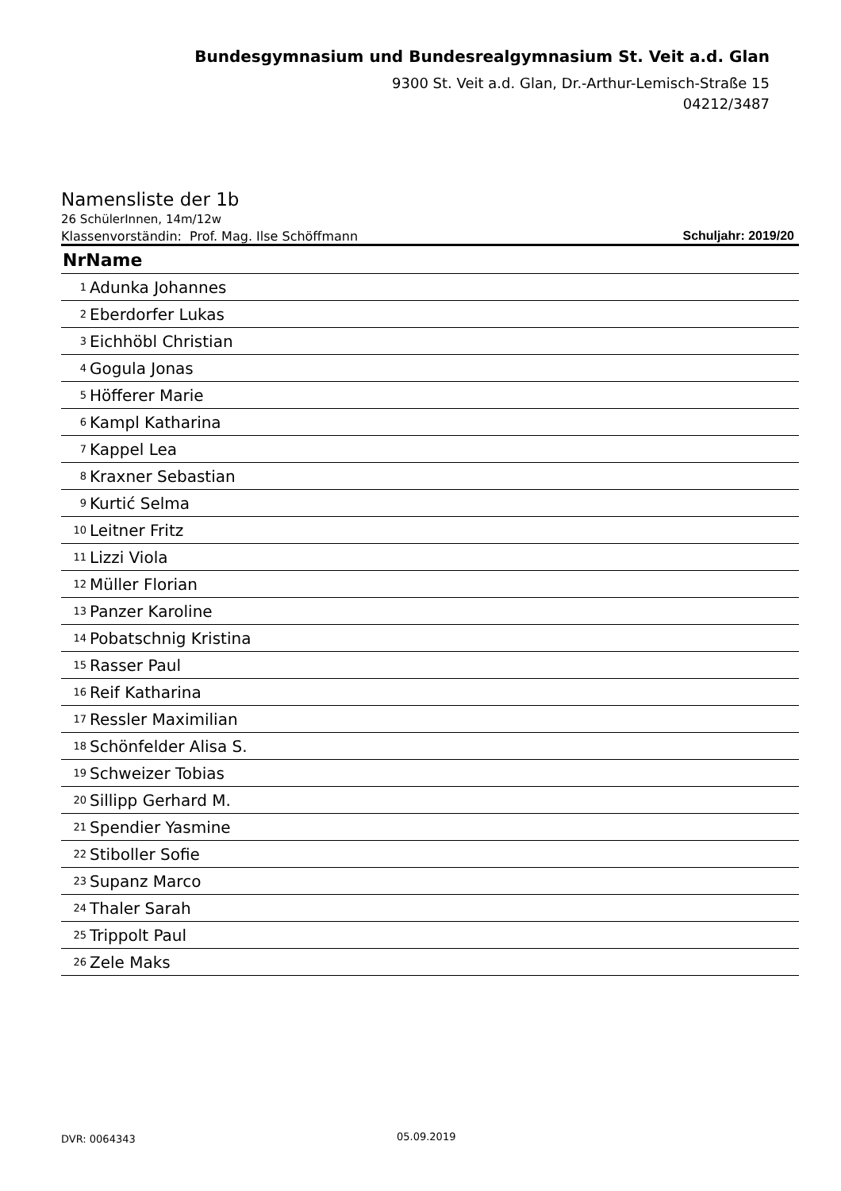Bundesgymnasium und Bundesrealgymnasium St. Veit a.d. Glan
9300 St. Veit a.d. Glan, Dr.-Arthur-Lemisch-Straße 15
04212/3487
Namensliste der 1b
26 SchülerInnen, 14m/12w
Klassenvorständin: Prof. Mag. Ilse Schöffmann Schuljahr: 2019/20
| NrName | |
| --- | --- |
| 1 | Adunka Johannes |
| 2 | Eberdorfer Lukas |
| 3 | Eichhöbl Christian |
| 4 | Gogula Jonas |
| 5 | Höfferer Marie |
| 6 | Kampl Katharina |
| 7 | Kappel Lea |
| 8 | Kraxner Sebastian |
| 9 | Kurtić Selma |
| 10 | Leitner Fritz |
| 11 | Lizzi Viola |
| 12 | Müller Florian |
| 13 | Panzer Karoline |
| 14 | Pobatschnig Kristina |
| 15 | Rasser Paul |
| 16 | Reif Katharina |
| 17 | Ressler Maximilian |
| 18 | Schönfelder Alisa S. |
| 19 | Schweizer Tobias |
| 20 | Sillipp Gerhard M. |
| 21 | Spendier Yasmine |
| 22 | Stiboller Sofie |
| 23 | Supanz Marco |
| 24 | Thaler Sarah |
| 25 | Trippolt Paul |
| 26 | Zele Maks |
DVR: 0064343 05.09.2019